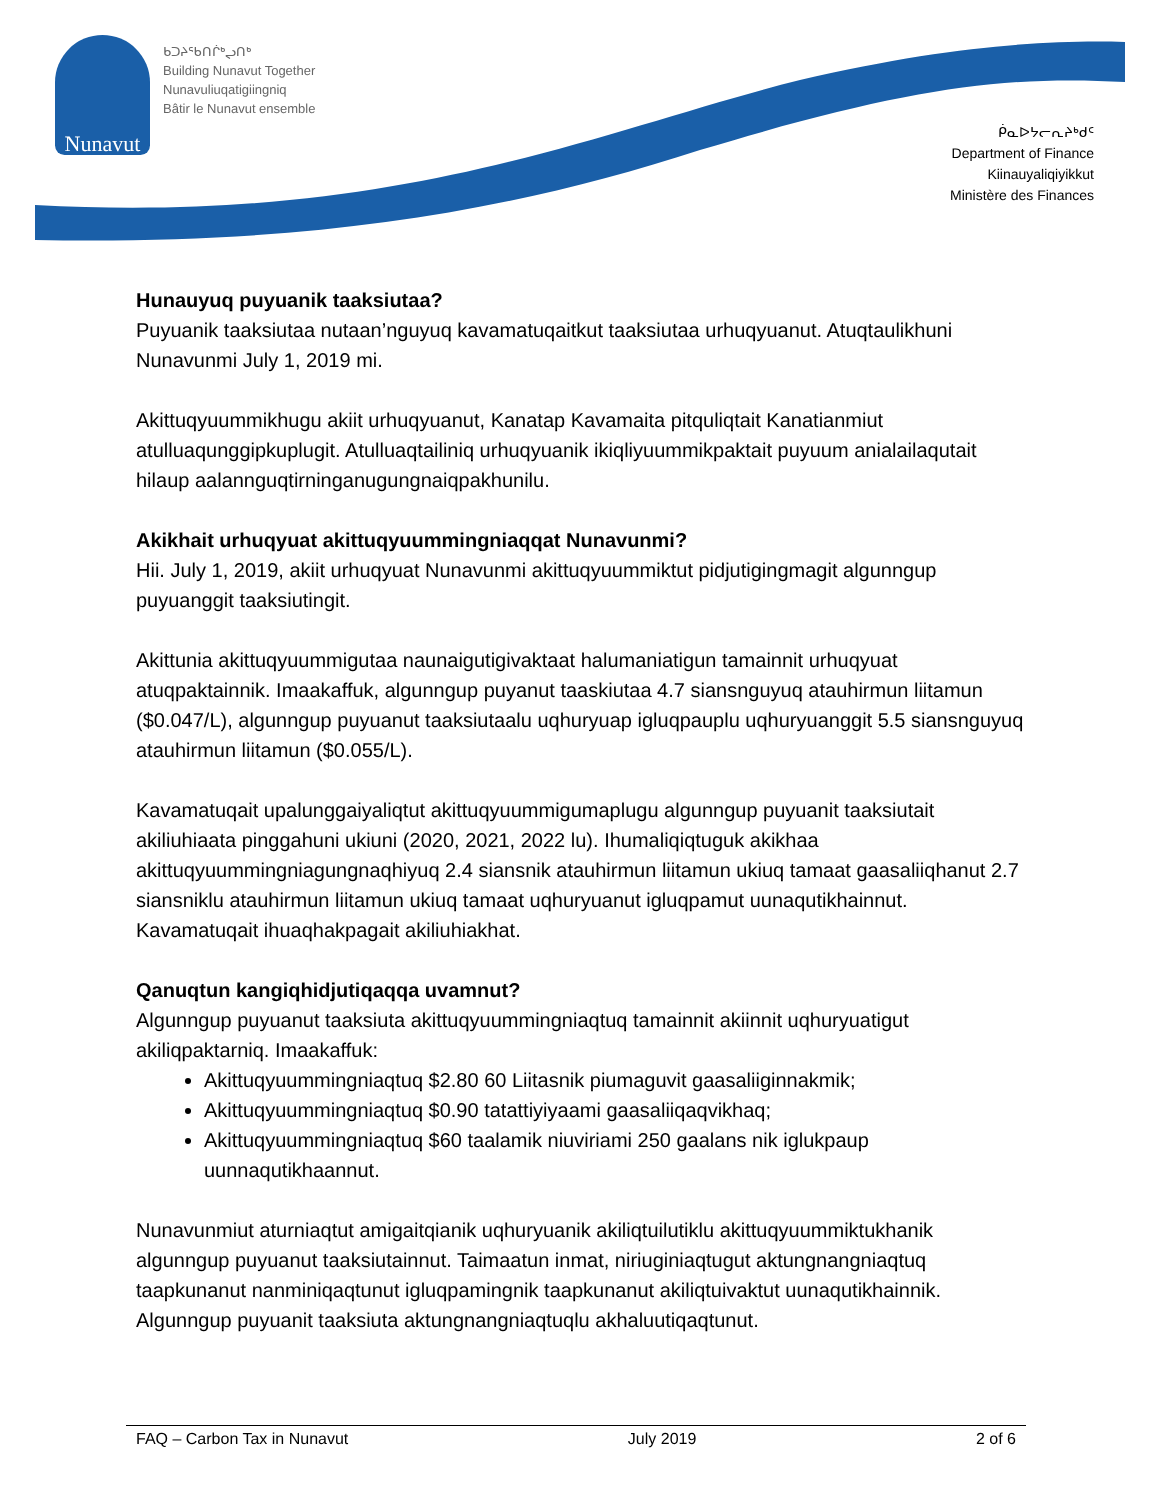Nunavut
ᑲᑐᔨᖃᑎᒌᒃᖢᑎᒃ
Building Nunavut Together
Nunavuliuqatigiingniq
Bâtir le Nunavut ensemble
ᑮᓇᐅᔭᓕᕆᔨᒃᑯᑦ
Department of Finance
Kiinauyaliqiyikkut
Ministère des Finances
Hunauyuq puyuanik taaksiutaa?
Puyuanik taaksiutaa nutaan’nguyuq kavamatuqaitkut taaksiutaa urhuqyuanut. Atuqtaulikhuni Nunavunmi July 1, 2019 mi.
Akittuqyuummikhugu akiit urhuqyuanut, Kanatap Kavamaita pitquliqtait Kanatianmiut atulluaqunggipkuplugit. Atulluaqtailiniq urhuqyuanik ikiqliyuummikpaktait puyuum anialailaqutait hilaup aalannguqtirninganugungnaiqpakhunilu.
Akikhait urhuqyuat akittuqyuummingniaqqat Nunavunmi?
Hii. July 1, 2019, akiit urhuqyuat Nunavunmi akittuqyuummiktut pidjutigingmagit algunngup puyuanggit taaksiutingit.
Akittunia akittuqyuummigutaa naunaigutigivaktaat halumaniatigun tamainnit urhuqyuat atuqpaktainnik. Imaakaffuk, algunngup puyanut taaskiutaa 4.7 siansnguyuq atauhirmun liitamun ($0.047/L), algunngup puyuanut taaksiutaalu uqhuryuap igluqpauplu uqhuryuanggit 5.5 siansnguyuq atauhirmun liitamun ($0.055/L).
Kavamatuqait upalunggaiyaliqtut akittuqyuummigumaplugu algunngup puyuanit taaksiutait akiliuhiaata pinggahuni ukiuni (2020, 2021, 2022 lu). Ihumaliqiqtuguk akikhaa akittuqyuummingniagungnaqhiyuq 2.4 siansnik atauhirmun liitamun ukiuq tamaat gaasaliiqhanut 2.7 siansniklu atauhirmun liitamun ukiuq tamaat uqhuryuanut igluqpamut uunaqutikhainnut. Kavamatuqait ihuaqhakpagait akiliuhiakhat.
Qanuqtun kangiqhidjutiqaqqa uvamnut?
Algunngup puyuanut taaksiuta akittuqyuummingniaqtuq tamainnit akiinnit uqhuryuatigut akiliqpaktarniq. Imaakaffuk:
Akittuqyuummingniaqtuq $2.80 60 Liitasnik piumaguvit gaasaliiginnakmik;
Akittuqyuummingniaqtuq $0.90 tatattiyiyaami gaasaliiqaqvikhaq;
Akittuqyuummingniaqtuq $60 taalamik niuviriami 250 gaalans nik iglukpaup uunnaqutikhaannut.
Nunavunmiut aturniaqtut amigaitqianik uqhuryuanik akiliqtuilutiklu akittuqyuummiktukhanik algunngup puyuanut taaksiutainnut. Taimaatun inmat, niriuginiaqtugut aktungnangniaqtuq taapkunanut nanminiqaqtunut igluqpamingnik taapkunanut akiliqtuivaktut uunaqutikhainnik. Algunngup puyuanit taaksiuta aktungnangniaqtuqlu akhaluutiqaqtunut.
FAQ – Carbon Tax in Nunavut July 2019 2 of 6